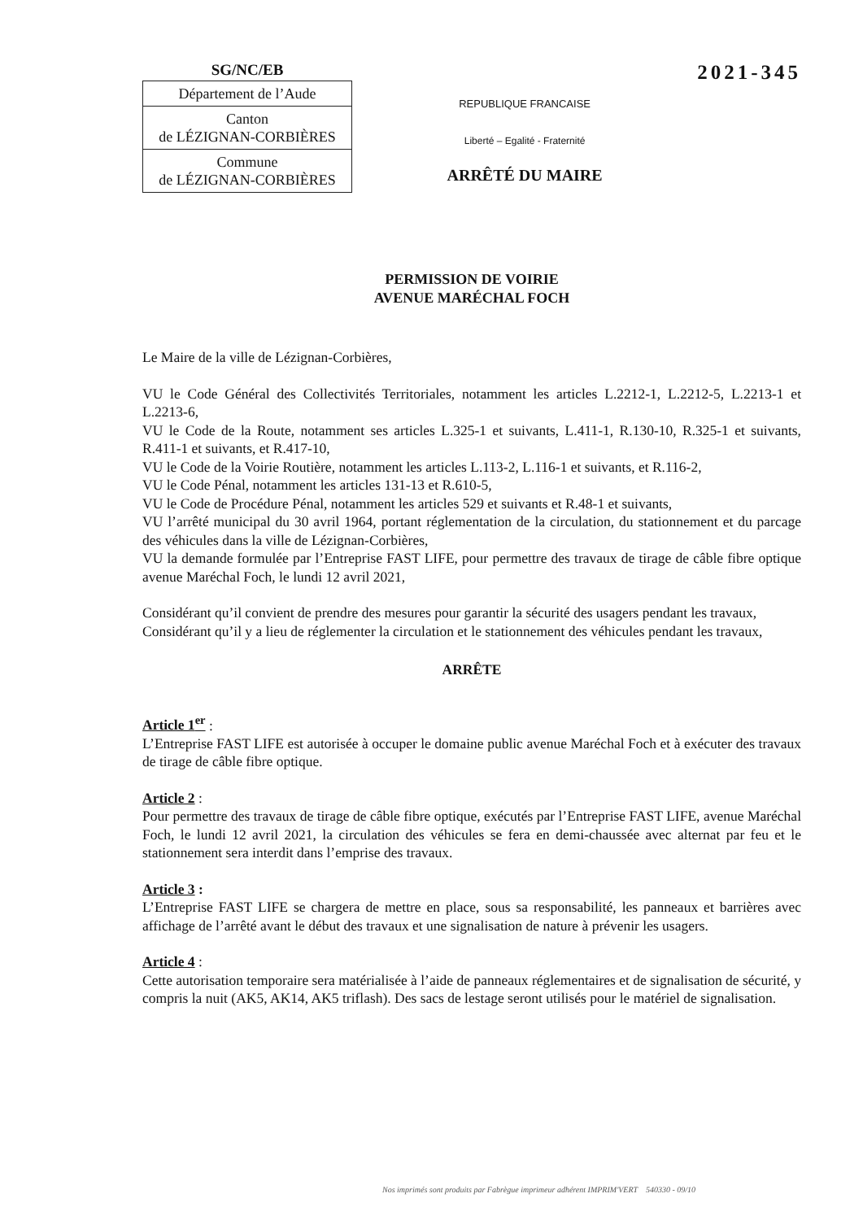SG/NC/EB
Département de l’Aude
Canton
de LÉZIGNAN-CORBIÈRES
Commune
de LÉZIGNAN-CORBIÈRES
REPUBLIQUE FRANCAISE
Liberté – Egalité - Fraternité
ARRÊTÉ DU MAIRE
2021-345
PERMISSION DE VOIRIE
AVENUE MARÉCHAL FOCH
Le Maire de la ville de Lézignan-Corbières,
VU le Code Général des Collectivités Territoriales, notamment les articles L.2212-1, L.2212-5, L.2213-1 et L.2213-6,
VU le Code de la Route, notamment ses articles L.325-1 et suivants, L.411-1, R.130-10, R.325-1 et suivants, R.411-1 et suivants, et R.417-10,
VU le Code de la Voirie Routière, notamment les articles L.113-2, L.116-1 et suivants, et R.116-2,
VU le Code Pénal, notamment les articles 131-13 et R.610-5,
VU le Code de Procédure Pénal, notamment les articles 529 et suivants et R.48-1 et suivants,
VU l’arrêté municipal du 30 avril 1964, portant réglementation de la circulation, du stationnement et du parcage des véhicules dans la ville de Lézignan-Corbières,
VU la demande formulée par l’Entreprise FAST LIFE, pour permettre des travaux de tirage de câble fibre optique avenue Maréchal Foch, le lundi 12 avril 2021,
Considérant qu’il convient de prendre des mesures pour garantir la sécurité des usagers pendant les travaux,
Considérant qu’il y a lieu de réglementer la circulation et le stationnement des véhicules pendant les travaux,
ARRÊTE
Article 1<sup>er</sup> :
L’Entreprise FAST LIFE est autorisée à occuper le domaine public avenue Maréchal Foch et à exécuter des travaux de tirage de câble fibre optique.
Article 2 :
Pour permettre des travaux de tirage de câble fibre optique, exécutés par l’Entreprise FAST LIFE, avenue Maréchal Foch, le lundi 12 avril 2021, la circulation des véhicules se fera en demi-chaussée avec alternat par feu et le stationnement sera interdit dans l’emprise des travaux.
Article 3 :
L’Entreprise FAST LIFE se chargera de mettre en place, sous sa responsabilité, les panneaux et barrières avec affichage de l’arrêté avant le début des travaux et une signalisation de nature à prévenir les usagers.
Article 4 :
Cette autorisation temporaire sera matérialisée à l’aide de panneaux réglementaires et de signalisation de sécurité, y compris la nuit (AK5, AK14, AK5 triflash). Des sacs de lestage seront utilisés pour le matériel de signalisation.
Nos imprimés sont produits par Fabrègue imprimeur adhérent IMPRIM'VERT 540330 - 09/10